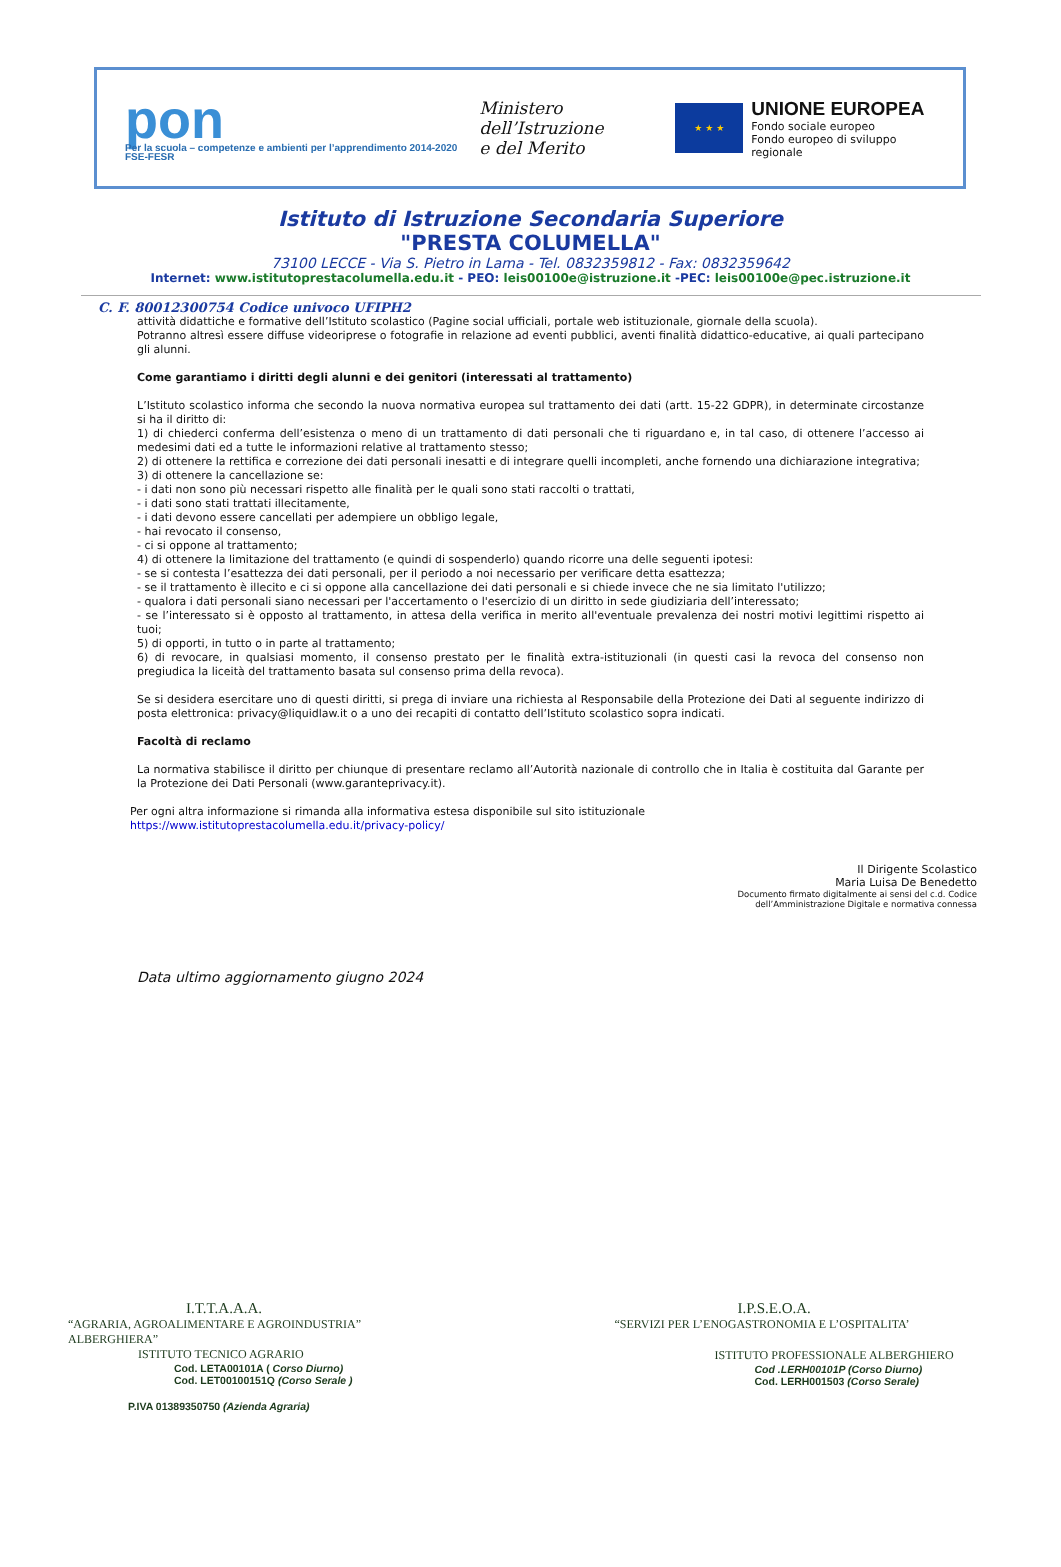pon
Per la scuola – competenze e ambienti per l’apprendimento 2014-2020 FSE-FESR
Ministero dell’Istruzione
e del Merito
★ ★ ★
UNIONE EUROPEA
Fondo sociale europeo
Fondo europeo di sviluppo regionale
Istituto di Istruzione Secondaria Superiore
"PRESTA COLUMELLA"
73100 LECCE - Via S. Pietro in Lama - Tel. 0832359812 - Fax: 0832359642
Internet: www.istitutoprestacolumella.edu.it - PEO: leis00100e@istruzione.it -PEC: leis00100e@pec.istruzione.it
C. F. 80012300754 Codice univoco UFIPH2
attività didattiche e formative dell’Istituto scolastico (Pagine social ufficiali, portale web istituzionale, giornale della scuola).
Potranno altresì essere diffuse videoriprese o fotografie in relazione ad eventi pubblici, aventi finalità didattico-educative, ai quali partecipano gli alunni.
Come garantiamo i diritti degli alunni e dei genitori (interessati al trattamento)
L’Istituto scolastico informa che secondo la nuova normativa europea sul trattamento dei dati (artt. 15-22 GDPR), in determinate circostanze si ha il diritto di:
1) di chiederci conferma dell’esistenza o meno di un trattamento di dati personali che ti riguardano e, in tal caso, di ottenere l’accesso ai medesimi dati ed a tutte le informazioni relative al trattamento stesso;
2) di ottenere la rettifica e correzione dei dati personali inesatti e di integrare quelli incompleti, anche fornendo una dichiarazione integrativa;
3) di ottenere la cancellazione se:
- i dati non sono più necessari rispetto alle finalità per le quali sono stati raccolti o trattati,
- i dati sono stati trattati illecitamente,
- i dati devono essere cancellati per adempiere un obbligo legale,
- hai revocato il consenso,
- ci si oppone al trattamento;
4) di ottenere la limitazione del trattamento (e quindi di sospenderlo) quando ricorre una delle seguenti ipotesi:
- se si contesta l’esattezza dei dati personali, per il periodo a noi necessario per verificare detta esattezza;
- se il trattamento è illecito e ci si oppone alla cancellazione dei dati personali e si chiede invece che ne sia limitato l'utilizzo;
- qualora i dati personali siano necessari per l'accertamento o l'esercizio di un diritto in sede giudiziaria dell’interessato;
- se l’interessato si è opposto al trattamento, in attesa della verifica in merito all'eventuale prevalenza dei nostri motivi legittimi rispetto ai tuoi;
5) di opporti, in tutto o in parte al trattamento;
6) di revocare, in qualsiasi momento, il consenso prestato per le finalità extra-istituzionali (in questi casi la revoca del consenso non pregiudica la liceità del trattamento basata sul consenso prima della revoca).
Se si desidera esercitare uno di questi diritti, si prega di inviare una richiesta al Responsabile della Protezione dei Dati al seguente indirizzo di posta elettronica: privacy@liquidlaw.it o a uno dei recapiti di contatto dell’Istituto scolastico sopra indicati.
Facoltà di reclamo
La normativa stabilisce il diritto per chiunque di presentare reclamo all’Autorità nazionale di controllo che in Italia è costituita dal Garante per la Protezione dei Dati Personali (www.garanteprivacy.it).
Per ogni altra informazione si rimanda alla informativa estesa disponibile sul sito istituzionale
https://www.istitutoprestacolumella.edu.it/privacy-policy/
Il Dirigente Scolastico
Maria Luisa De Benedetto
Documento firmato digitalmente ai sensi del c.d. Codice
dell’Amministrazione Digitale e normativa connessa
Data ultimo aggiornamento giugno 2024
I.T.T.A.A.A.
“AGRARIA, AGROALIMENTARE E AGROINDUSTRIA”
ALBERGHIERA”
ISTITUTO TECNICO AGRARIO
Cod. LETA00101A ( Corso Diurno)
Cod. LET00100151Q (Corso Serale )
P.IVA 01389350750 (Azienda Agraria)
I.P.S.E.O.A.
“SERVIZI PER L’ENOGASTRONOMIA E L’OSPITALITA’
ISTITUTO PROFESSIONALE ALBERGHIERO
Cod .LERH00101P (Corso Diurno)
Cod. LERH001503 (Corso Serale)